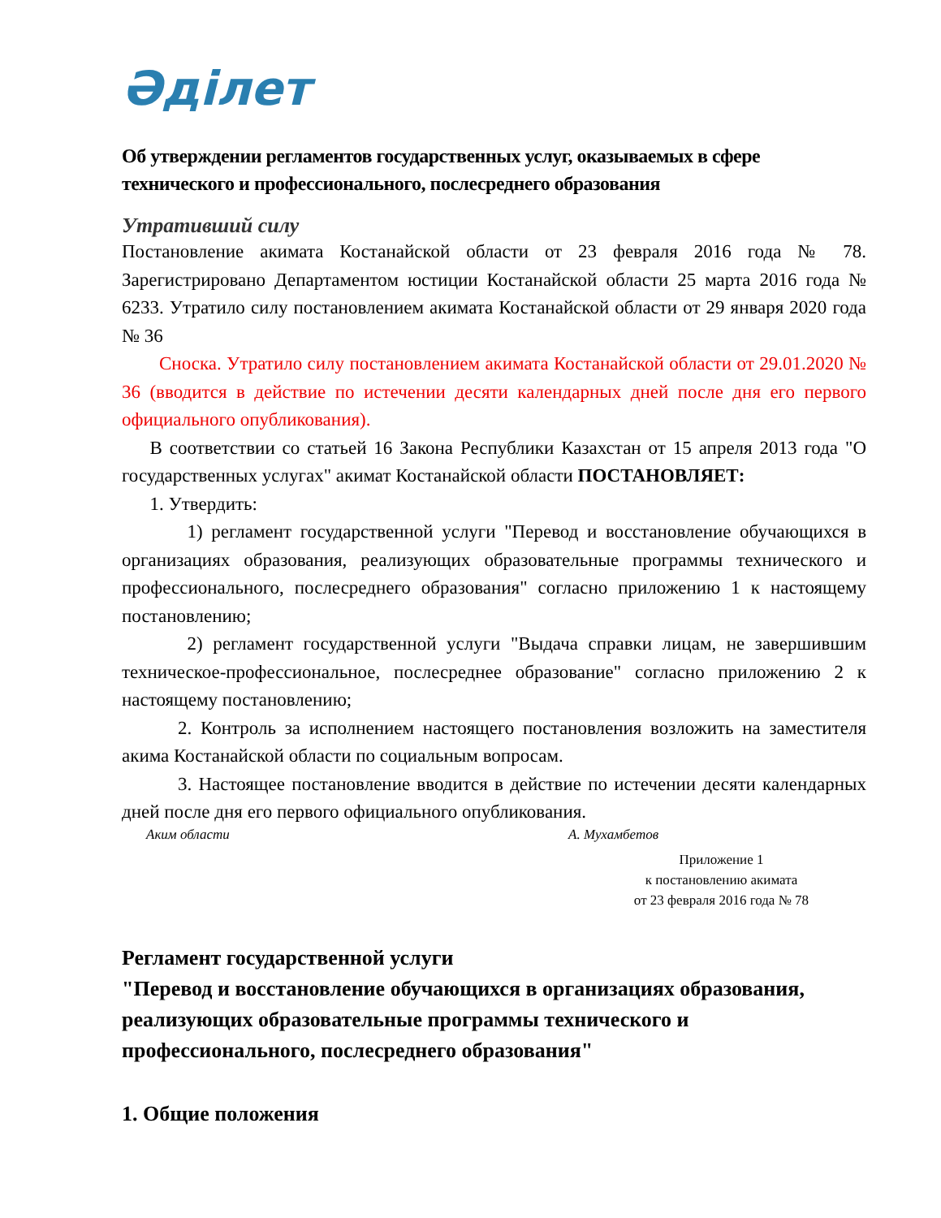Әділет
Об утверждении регламентов государственных услуг, оказываемых в сфере технического и профессионального, послесреднего образования
Утративший силу
Постановление акимата Костанайской области от 23 февраля 2016 года № 78. Зарегистрировано Департаментом юстиции Костанайской области 25 марта 2016 года № 6233. Утратило силу постановлением акимата Костанайской области от 29 января 2020 года № 36
  Сноска. Утратило силу постановлением акимата Костанайской области от 29.01.2020 № 36 (вводится в действие по истечении десяти календарных дней после дня его первого официального опубликования).
  В соответствии со статьей 16 Закона Республики Казахстан от 15 апреля 2013 года "О государственных услугах" акимат Костанайской области ПОСТАНОВЛЯЕТ:
  1. Утвердить:
    1) регламент государственной услуги "Перевод и восстановление обучающихся в организациях образования, реализующих образовательные программы технического и профессионального, послесреднего образования" согласно приложению 1 к настоящему постановлению;
    2) регламент государственной услуги "Выдача справки лицам, не завершившим техническое-профессиональное, послесреднее образование" согласно приложению 2 к настоящему постановлению;
   2. Контроль за исполнением настоящего постановления возложить на заместителя акима Костанайской области по социальным вопросам.
   3. Настоящее постановление вводится в действие по истечении десяти календарных дней после дня его первого официального опубликования.
Аким области А. Мухамбетов
Приложение 1
к постановлению акимата
от 23 февраля 2016 года № 78
Регламент государственной услуги
"Перевод и восстановление обучающихся в организациях образования, реализующих образовательные программы технического и профессионального, послесреднего образования"
1. Общие положения